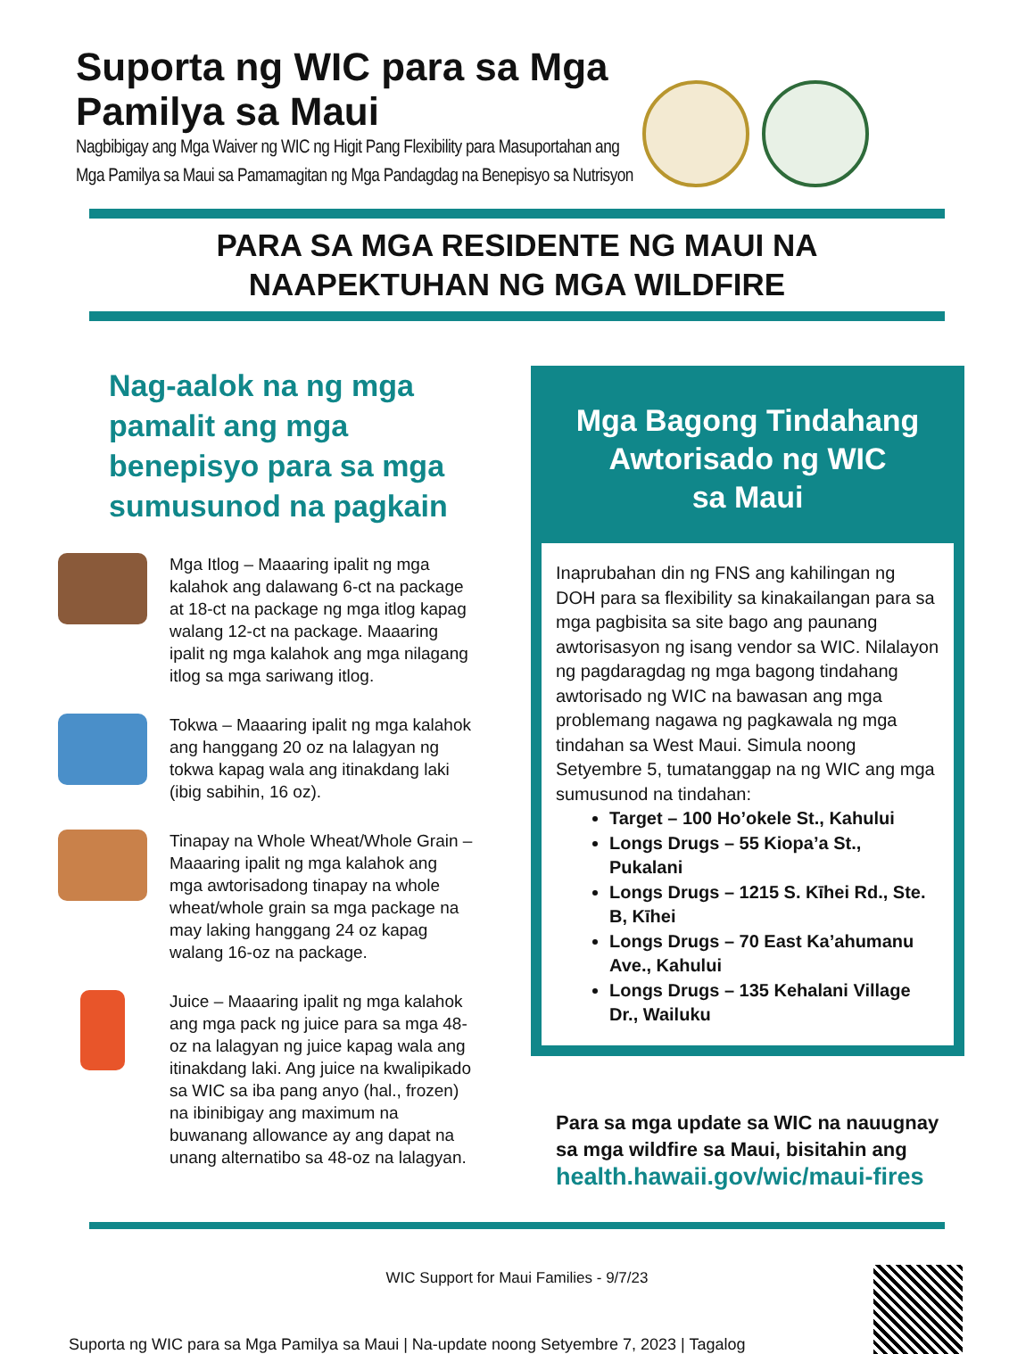Suporta ng WIC para sa Mga
Pamilya sa Maui
Nagbibigay ang Mga Waiver ng WIC ng Higit Pang Flexibility para Masuportahan ang
Mga Pamilya sa Maui sa Pamamagitan ng Mga Pandagdag na Benepisyo sa Nutrisyon
PARA SA MGA RESIDENTE NG MAUI NA
NAAPEKTUHAN NG MGA WILDFIRE
Nag-aalok na ng mga pamalit ang mga benepisyo para sa mga sumusunod na pagkain
Mga Itlog – Maaaring ipalit ng mga kalahok ang dalawang 6-ct na package at 18-ct na package ng mga itlog kapag walang 12-ct na package. Maaaring ipalit ng mga kalahok ang mga nilagang itlog sa mga sariwang itlog.
Tokwa – Maaaring ipalit ng mga kalahok ang hanggang 20 oz na lalagyan ng tokwa kapag wala ang itinakdang laki (ibig sabihin, 16 oz).
Tinapay na Whole Wheat/Whole Grain – Maaaring ipalit ng mga kalahok ang mga awtorisadong tinapay na whole wheat/whole grain sa mga package na may laking hanggang 24 oz kapag walang 16-oz na package.
Juice – Maaaring ipalit ng mga kalahok ang mga pack ng juice para sa mga 48-oz na lalagyan ng juice kapag wala ang itinakdang laki. Ang juice na kwalipikado sa WIC sa iba pang anyo (hal., frozen) na ibinibigay ang maximum na buwanang allowance ay ang dapat na unang alternatibo sa 48-oz na lalagyan.
Mga Bagong Tindahang Awtorisado ng WIC
sa Maui
Inaprubahan din ng FNS ang kahilingan ng DOH para sa flexibility sa kinakailangan para sa mga pagbisita sa site bago ang paunang awtorisasyon ng isang vendor sa WIC. Nilalayon ng pagdaragdag ng mga bagong tindahang awtorisado ng WIC na bawasan ang mga problemang nagawa ng pagkawala ng mga tindahan sa West Maui. Simula noong Setyembre 5, tumatanggap na ng WIC ang mga sumusunod na tindahan:
Target – 100 Ho’okele St., Kahului
Longs Drugs – 55 Kiopa’a St., Pukalani
Longs Drugs – 1215 S. Kīhei Rd., Ste. B, Kīhei
Longs Drugs – 70 East Ka’ahumanu Ave., Kahului
Longs Drugs – 135 Kehalani Village Dr., Wailuku
Para sa mga update sa WIC na nauugnay sa mga wildfire sa Maui, bisitahin ang health.hawaii.gov/wic/maui-fires
WIC Support for Maui Families - 9/7/23
Suporta ng WIC para sa Mga Pamilya sa Maui | Na-update noong Setyembre 7, 2023 | Tagalog